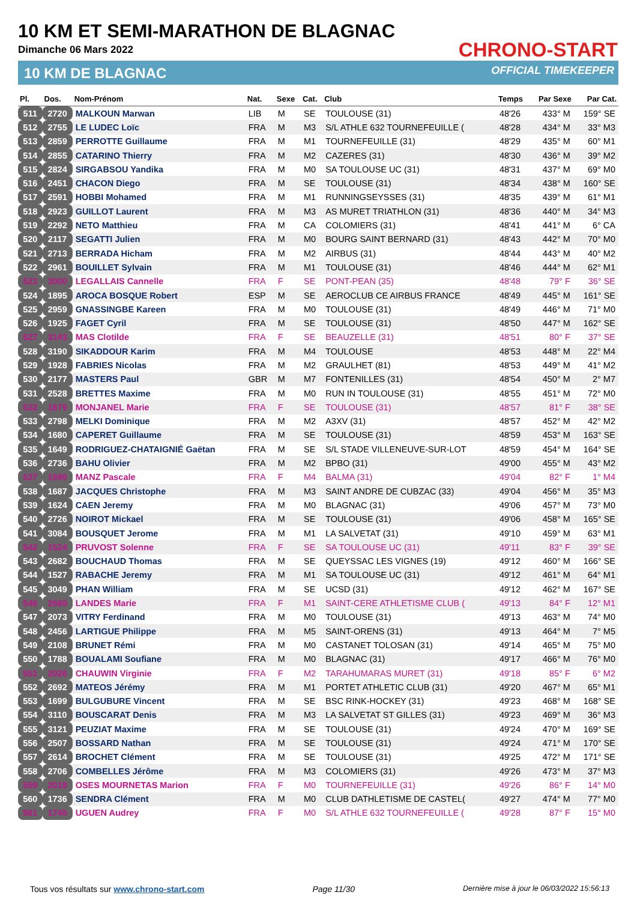10 KM ET SEMI-MARATHON DE BLAGNAC
Dimanche 06 Mars 2022
10 KM DE BLAGNAC
CHRONO-START
OFFICIAL TIMEKEEPER
| Pl. | Dos. | Nom-Prénom | Nat. | Sexe | Cat. | Club | Temps | Par Sexe | Par Cat. |
| --- | --- | --- | --- | --- | --- | --- | --- | --- | --- |
| 511 | 2720 | MALKOUN Marwan | LIB | M | SE | TOULOUSE (31) | 48'26 | 433° M | 159° SE |
| 512 | 2755 | LE LUDEC Loïc | FRA | M | M3 | S/L ATHLE 632 TOURNEFEUILLE ( | 48'28 | 434° M | 33° M3 |
| 513 | 2859 | PERROTTE Guillaume | FRA | M | M1 | TOURNEFEUILLE (31) | 48'29 | 435° M | 60° M1 |
| 514 | 2855 | CATARINO Thierry | FRA | M | M2 | CAZERES (31) | 48'30 | 436° M | 39° M2 |
| 515 | 2824 | SIRGABSOU Yandika | FRA | M | M0 | SA TOULOUSE UC (31) | 48'31 | 437° M | 69° M0 |
| 516 | 2451 | CHACON Diego | FRA | M | SE | TOULOUSE (31) | 48'34 | 438° M | 160° SE |
| 517 | 2591 | HOBBI Mohamed | FRA | M | M1 | RUNNINGSEYSSES (31) | 48'35 | 439° M | 61° M1 |
| 518 | 2923 | GUILLOT Laurent | FRA | M | M3 | AS MURET TRIATHLON (31) | 48'36 | 440° M | 34° M3 |
| 519 | 2292 | NETO Matthieu | FRA | M | CA | COLOMIERS (31) | 48'41 | 441° M | 6° CA |
| 520 | 2117 | SEGATTI Julien | FRA | M | M0 | BOURG SAINT BERNARD (31) | 48'43 | 442° M | 70° M0 |
| 521 | 2713 | BERRADA Hicham | FRA | M | M2 | AIRBUS (31) | 48'44 | 443° M | 40° M2 |
| 522 | 2961 | BOUILLET Sylvain | FRA | M | M1 | TOULOUSE (31) | 48'46 | 444° M | 62° M1 |
| 523 | 3000 | LEGALLAIS Cannelle | FRA | F | SE | PONT-PEAN (35) | 48'48 | 79° F | 36° SE |
| 524 | 1895 | AROCA BOSQUE Robert | ESP | M | SE | AEROCLUB CE AIRBUS FRANCE | 48'49 | 445° M | 161° SE |
| 525 | 2959 | GNASSINGBE Kareen | FRA | M | M0 | TOULOUSE (31) | 48'49 | 446° M | 71° M0 |
| 526 | 1925 | FAGET Cyril | FRA | M | SE | TOULOUSE (31) | 48'50 | 447° M | 162° SE |
| 527 | 3143 | MAS Clotilde | FRA | F | SE | BEAUZELLE (31) | 48'51 | 80° F | 37° SE |
| 528 | 3190 | SIKADDOUR Karim | FRA | M | M4 | TOULOUSE | 48'53 | 448° M | 22° M4 |
| 529 | 1928 | FABRIES Nicolas | FRA | M | M2 | GRAULHET (81) | 48'53 | 449° M | 41° M2 |
| 530 | 2177 | MASTERS Paul | GBR | M | M7 | FONTENILLES (31) | 48'54 | 450° M | 2° M7 |
| 531 | 2528 | BRETTES Maxime | FRA | M | M0 | RUN IN TOULOUSE (31) | 48'55 | 451° M | 72° M0 |
| 532 | 1679 | MONJANEL Marie | FRA | F | SE | TOULOUSE (31) | 48'57 | 81° F | 38° SE |
| 533 | 2798 | MELKI Dominique | FRA | M | M2 | A3XV (31) | 48'57 | 452° M | 42° M2 |
| 534 | 1680 | CAPERET Guillaume | FRA | M | SE | TOULOUSE (31) | 48'59 | 453° M | 163° SE |
| 535 | 1649 | RODRIGUEZ-CHATAIGNIÉ Gaëtan | FRA | M | SE | S/L STADE VILLENEUVE-SUR-LOT | 48'59 | 454° M | 164° SE |
| 536 | 2736 | BAHU Olivier | FRA | M | M2 | BPBO (31) | 49'00 | 455° M | 43° M2 |
| 537 | 1696 | MANZ Pascale | FRA | F | M4 | BALMA (31) | 49'04 | 82° F | 1° M4 |
| 538 | 1687 | JACQUES Christophe | FRA | M | M3 | SAINT ANDRE DE CUBZAC (33) | 49'04 | 456° M | 35° M3 |
| 539 | 1624 | CAEN Jeremy | FRA | M | M0 | BLAGNAC (31) | 49'06 | 457° M | 73° M0 |
| 540 | 2726 | NOIROT Mickael | FRA | M | SE | TOULOUSE (31) | 49'06 | 458° M | 165° SE |
| 541 | 3084 | BOUSQUET Jerome | FRA | M | M1 | LA SALVETAT (31) | 49'10 | 459° M | 63° M1 |
| 542 | 1524 | PRUVOST Solenne | FRA | F | SE | SA TOULOUSE UC (31) | 49'11 | 83° F | 39° SE |
| 543 | 2682 | BOUCHAUD Thomas | FRA | M | SE | QUEYSSAC LES VIGNES (19) | 49'12 | 460° M | 166° SE |
| 544 | 1527 | RABACHE Jeremy | FRA | M | M1 | SA TOULOUSE UC (31) | 49'12 | 461° M | 64° M1 |
| 545 | 3049 | PHAN William | FRA | M | SE | UCSD (31) | 49'12 | 462° M | 167° SE |
| 546 | 2689 | LANDES Marie | FRA | F | M1 | SAINT-CERE ATHLETISME CLUB ( | 49'13 | 84° F | 12° M1 |
| 547 | 2073 | VITRY Ferdinand | FRA | M | M0 | TOULOUSE (31) | 49'13 | 463° M | 74° M0 |
| 548 | 2456 | LARTIGUE Philippe | FRA | M | M5 | SAINT-ORENS (31) | 49'13 | 464° M | 7° M5 |
| 549 | 2108 | BRUNET Rémi | FRA | M | M0 | CASTANET TOLOSAN (31) | 49'14 | 465° M | 75° M0 |
| 550 | 1788 | BOUALAMI Soufiane | FRA | M | M0 | BLAGNAC (31) | 49'17 | 466° M | 76° M0 |
| 551 | 2026 | CHAUWIN Virginie | FRA | F | M2 | TARAHUMARAS MURET (31) | 49'18 | 85° F | 6° M2 |
| 552 | 2692 | MATEOS Jérémy | FRA | M | M1 | PORTET ATHLETIC CLUB (31) | 49'20 | 467° M | 65° M1 |
| 553 | 1699 | BULGUBURE Vincent | FRA | M | SE | BSC RINK-HOCKEY (31) | 49'23 | 468° M | 168° SE |
| 554 | 3110 | BOUSCARAT Denis | FRA | M | M3 | LA SALVETAT ST GILLES (31) | 49'23 | 469° M | 36° M3 |
| 555 | 3121 | PEUZIAT Maxime | FRA | M | SE | TOULOUSE (31) | 49'24 | 470° M | 169° SE |
| 556 | 2507 | BOSSARD Nathan | FRA | M | SE | TOULOUSE (31) | 49'24 | 471° M | 170° SE |
| 557 | 2614 | BROCHET Clément | FRA | M | SE | TOULOUSE (31) | 49'25 | 472° M | 171° SE |
| 558 | 2706 | COMBELLES Jérôme | FRA | M | M3 | COLOMIERS (31) | 49'26 | 473° M | 37° M3 |
| 559 | 2018 | OSES MOURNETAS Marion | FRA | F | M0 | TOURNEFEUILLE (31) | 49'26 | 86° F | 14° M0 |
| 560 | 1736 | SENDRA Clément | FRA | M | M0 | CLUB DATHLETISME DE CASTEL( | 49'27 | 474° M | 77° M0 |
| 561 | 1745 | UGUEN Audrey | FRA | F | M0 | S/L ATHLE 632 TOURNEFEUILLE ( | 49'28 | 87° F | 15° M0 |
Tous vos résultats sur www.chrono-start.com Page 11/30 Dernière mise à jour le 06/03/2022 15:56:13